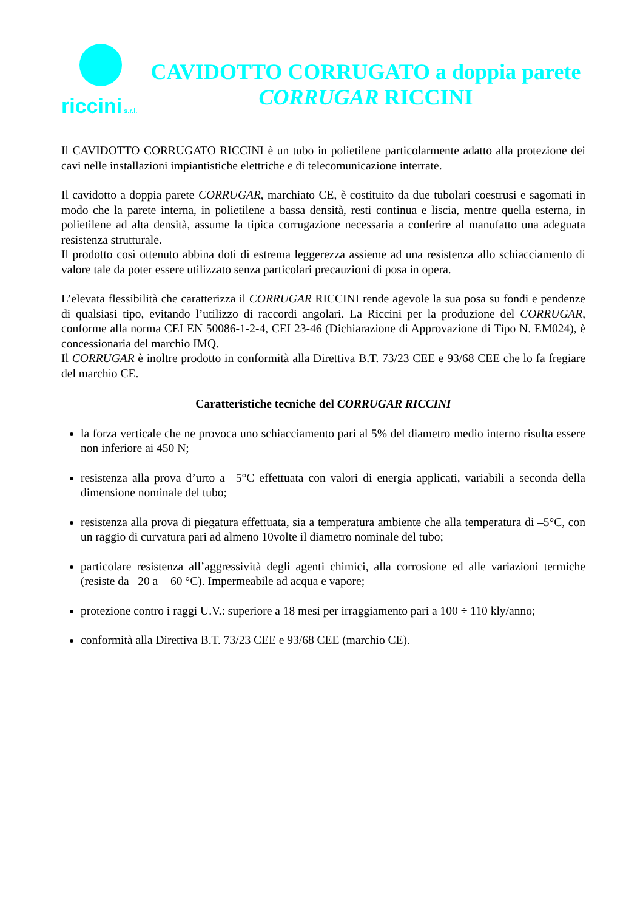riccini s.r.l.
CAVIDOTTO CORRUGATO a doppia parete
CORRUGAR RICCINI
Il CAVIDOTTO CORRUGATO RICCINI è un tubo in polietilene particolarmente adatto alla protezione dei cavi nelle installazioni impiantistiche elettriche e di telecomunicazione interrate.
Il cavidotto a doppia parete CORRUGAR, marchiato CE, è costituito da due tubolari coestrusi e sagomati in modo che la parete interna, in polietilene a bassa densità, resti continua e liscia, mentre quella esterna, in polietilene ad alta densità, assume la tipica corrugazione necessaria a conferire al manufatto una adeguata resistenza strutturale.
Il prodotto così ottenuto abbina doti di estrema leggerezza assieme ad una resistenza allo schiacciamento di valore tale da poter essere utilizzato senza particolari precauzioni di posa in opera.
L’elevata flessibilità che caratterizza il CORRUGAR RICCINI rende agevole la sua posa su fondi e pendenze di qualsiasi tipo, evitando l’utilizzo di raccordi angolari. La Riccini per la produzione del CORRUGAR, conforme alla norma CEI EN 50086-1-2-4, CEI 23-46 (Dichiarazione di Approvazione di Tipo N. EM024), è concessionaria del marchio IMQ.
Il CORRUGAR è inoltre prodotto in conformità alla Direttiva B.T. 73/23 CEE e 93/68 CEE che lo fa fregiare del marchio CE.
Caratteristiche tecniche del CORRUGAR RICCINI
la forza verticale che ne provoca uno schiacciamento pari al 5% del diametro medio interno risulta essere non inferiore ai 450 N;
resistenza alla prova d’urto a –5°C effettuata con valori di energia applicati, variabili a seconda della dimensione nominale del tubo;
resistenza alla prova di piegatura effettuata, sia a temperatura ambiente che alla temperatura di –5°C, con un raggio di curvatura pari ad almeno 10volte il diametro nominale del tubo;
particolare resistenza all’aggressività degli agenti chimici, alla corrosione ed alle variazioni termiche (resiste da –20 a + 60 °C). Impermeabile ad acqua e vapore;
protezione contro i raggi U.V.: superiore a 18 mesi per irraggiamento pari a 100 ÷ 110 kly/anno;
conformità alla Direttiva B.T. 73/23 CEE e 93/68 CEE (marchio CE).